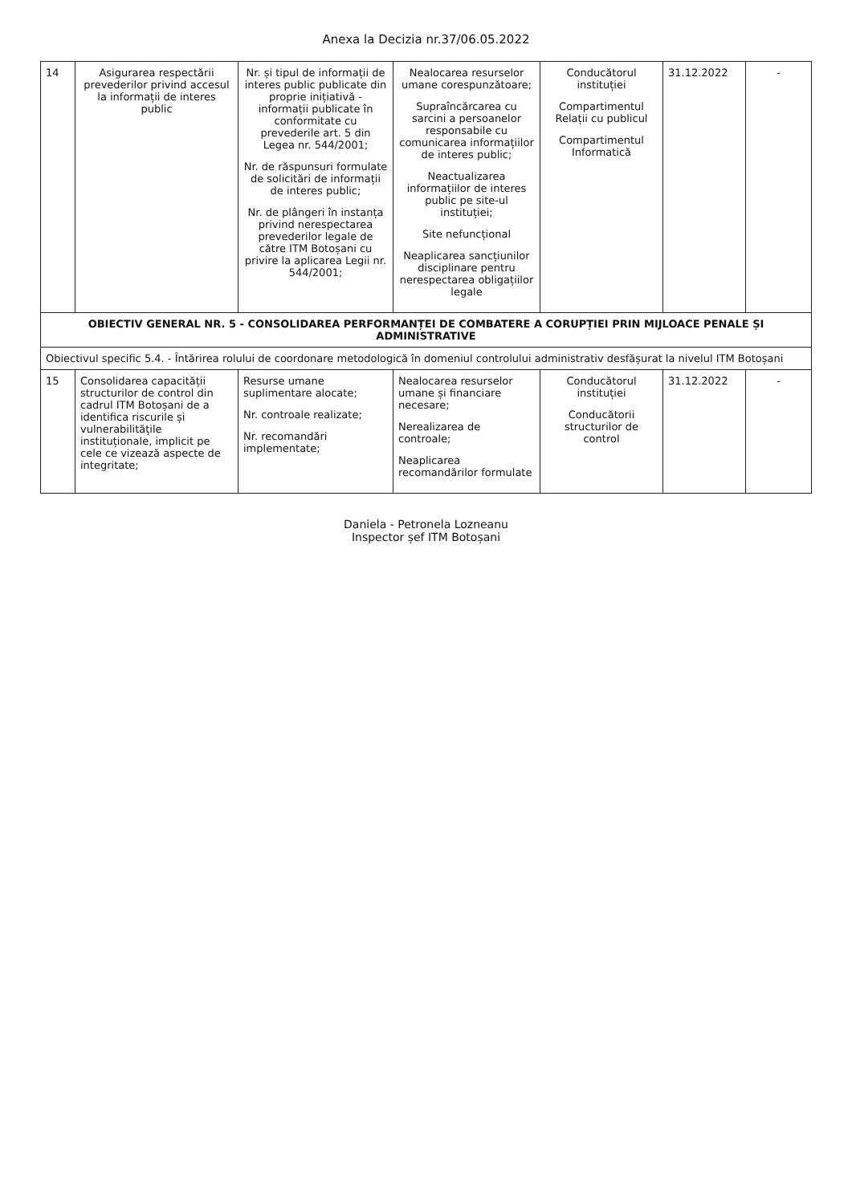Anexa la Decizia nr.37/06.05.2022
| 14 | Asigurarea respectării prevederilor privind accesul la informații de interes public | Nr. și tipul de informații de interes public publicate din proprie inițiativă - informații publicate în conformitate cu prevederile art. 5 din Legea nr. 544/2001; Nr. de răspunsuri formulate de solicitări de informații de interes public; Nr. de plângeri în instanța privind nerespectarea prevederilor legale de către ITM Botoșani cu privire la aplicarea Legii nr. 544/2001; | Nealocarea resurselor umane corespunzătoare; Supraîncărcarea cu sarcini a persoanelor responsabile cu comunicarea informațiilor de interes public; Neactualizarea informațiilor de interes public pe site-ul instituției; Site nefuncțional Neaplicarea sancțiunilor disciplinare pentru nerespectarea obligațiilor legale | Conducătorul instituției Compartimentul Relații cu publicul Compartimentul Informatică | 31.12.2022 | - |
| OBIECTIV GENERAL NR. 5 - CONSOLIDAREA PERFORMANȚEI DE COMBATERE A CORUPȚIEI PRIN MIJLOACE PENALE ȘI ADMINISTRATIVE | | | | | | |
| Obiectivul specific 5.4. - Întărirea rolului de coordonare metodologică în domeniul controlului administrativ desfășurat la nivelul ITM Botoșani | | | | | | |
| 15 | Consolidarea capacității structurilor de control din cadrul ITM Botoșani de a identifica riscurile și vulnerabilitățile instituționale, implicit pe cele ce vizează aspecte de integritate; | Resurse umane suplimentare alocate; Nr. controale realizate; Nr. recomandări implementate; | Nealocarea resurselor umane și financiare necesare; Nerealizarea de controale; Neaplicarea recomandărilor formulate | Conducătorul instituției Conducătorii structurilor de control | 31.12.2022 | - |
Daniela - Petronela Lozneanu
Inspector șef ITM Botoșani